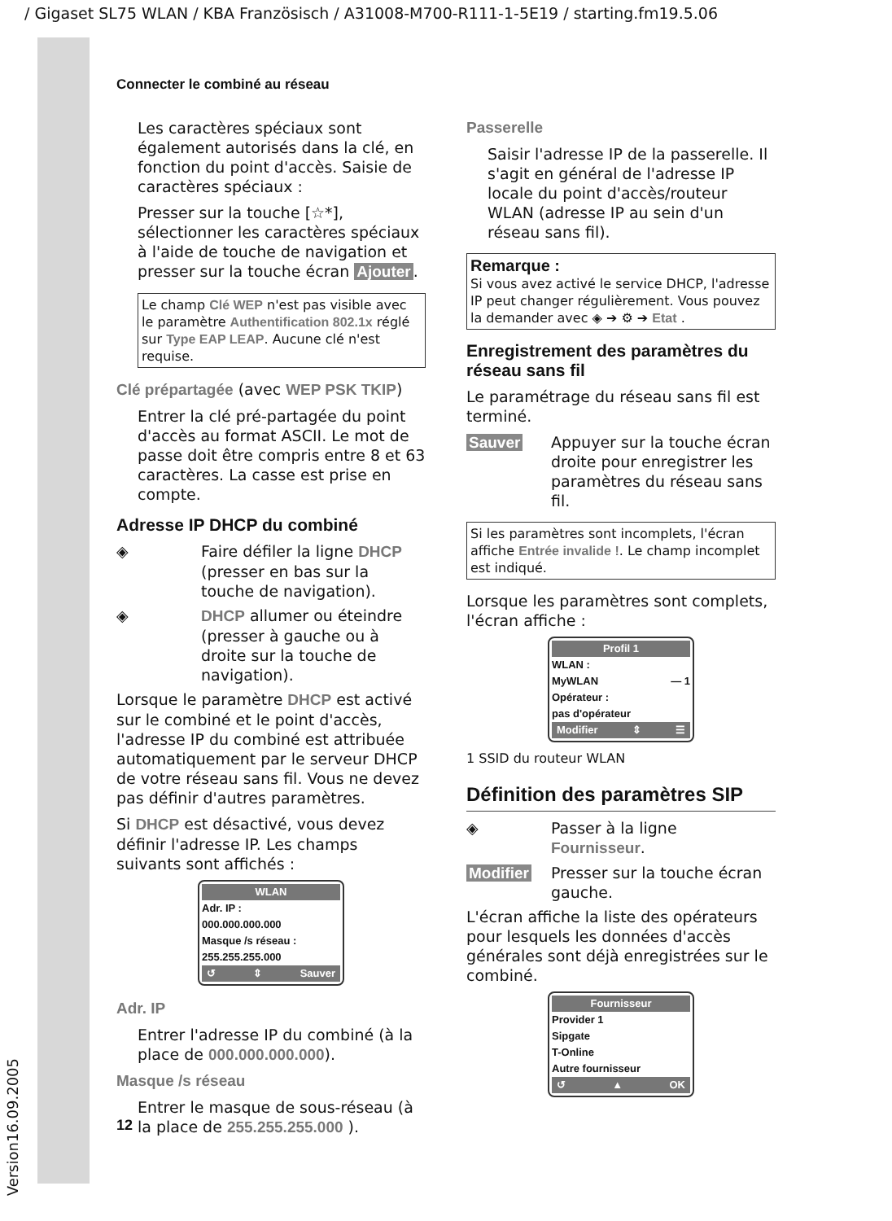/ Gigaset SL75 WLAN / KBA Französisch / A31008-M700-R111-1-5E19 / starting.fm19.5.06
Version16.09.2005
Connecter le combiné au réseau
Les caractères spéciaux sont également autorisés dans la clé, en fonction du point d'accès. Saisie de caractères spéciaux :
Presser sur la touche [☆*], sélectionner les caractères spéciaux à l'aide de touche de navigation et presser sur la touche écran Ajouter.
Le champ Clé WEP n'est pas visible avec le paramètre Authentification 802.1x réglé sur Type EAP LEAP. Aucune clé n'est requise.
Clé prépartagée (avec WEP PSK TKIP)
Entrer la clé pré-partagée du point d'accès au format ASCII. Le mot de passe doit être compris entre 8 et 63 caractères. La casse est prise en compte.
Adresse IP DHCP du combiné
◈ Faire défiler la ligne DHCP (presser en bas sur la touche de navigation).
◈ DHCP allumer ou éteindre (presser à gauche ou à droite sur la touche de navigation).
Lorsque le paramètre DHCP est activé sur le combiné et le point d'accès, l'adresse IP du combiné est attribuée automatiquement par le serveur DHCP de votre réseau sans fil. Vous ne devez pas définir d'autres paramètres.
Si DHCP est désactivé, vous devez définir l'adresse IP. Les champs suivants sont affichés :
WLAN
Adr. IP :
000.000.000.000
Masque /s réseau :
255.255.255.000
↺ ⇕ Sauver
Adr. IP
Entrer l'adresse IP du combiné (à la place de 000.000.000.000).
Masque /s réseau
Entrer le masque de sous-réseau (à la place de 255.255.255.000 ).
Passerelle
Saisir l'adresse IP de la passerelle. Il s'agit en général de l'adresse IP locale du point d'accès/routeur WLAN (adresse IP au sein d'un réseau sans fil).
Remarque :
Si vous avez activé le service DHCP, l'adresse IP peut changer régulièrement. Vous pouvez la demander avec ◈ ➔ ⚙ ➔ Etat .
Enregistrement des paramètres du réseau sans fil
Le paramétrage du réseau sans fil est terminé.
Sauver Appuyer sur la touche écran droite pour enregistrer les paramètres du réseau sans fil.
Si les paramètres sont incomplets, l'écran affiche Entrée invalide !. Le champ incomplet est indiqué.
Lorsque les paramètres sont complets, l'écran affiche :
Profil 1
WLAN :
MyWLAN — 1
Opérateur :
pas d'opérateur
Modifier ⇕ ☰
1 SSID du routeur WLAN
Définition des paramètres SIP
◈ Passer à la ligne Fournisseur.
Modifier Presser sur la touche écran gauche.
L'écran affiche la liste des opérateurs pour lesquels les données d'accès générales sont déjà enregistrées sur le combiné.
Fournisseur
Provider 1
Sipgate
T-Online
Autre fournisseur
↺ ▲ OK
12